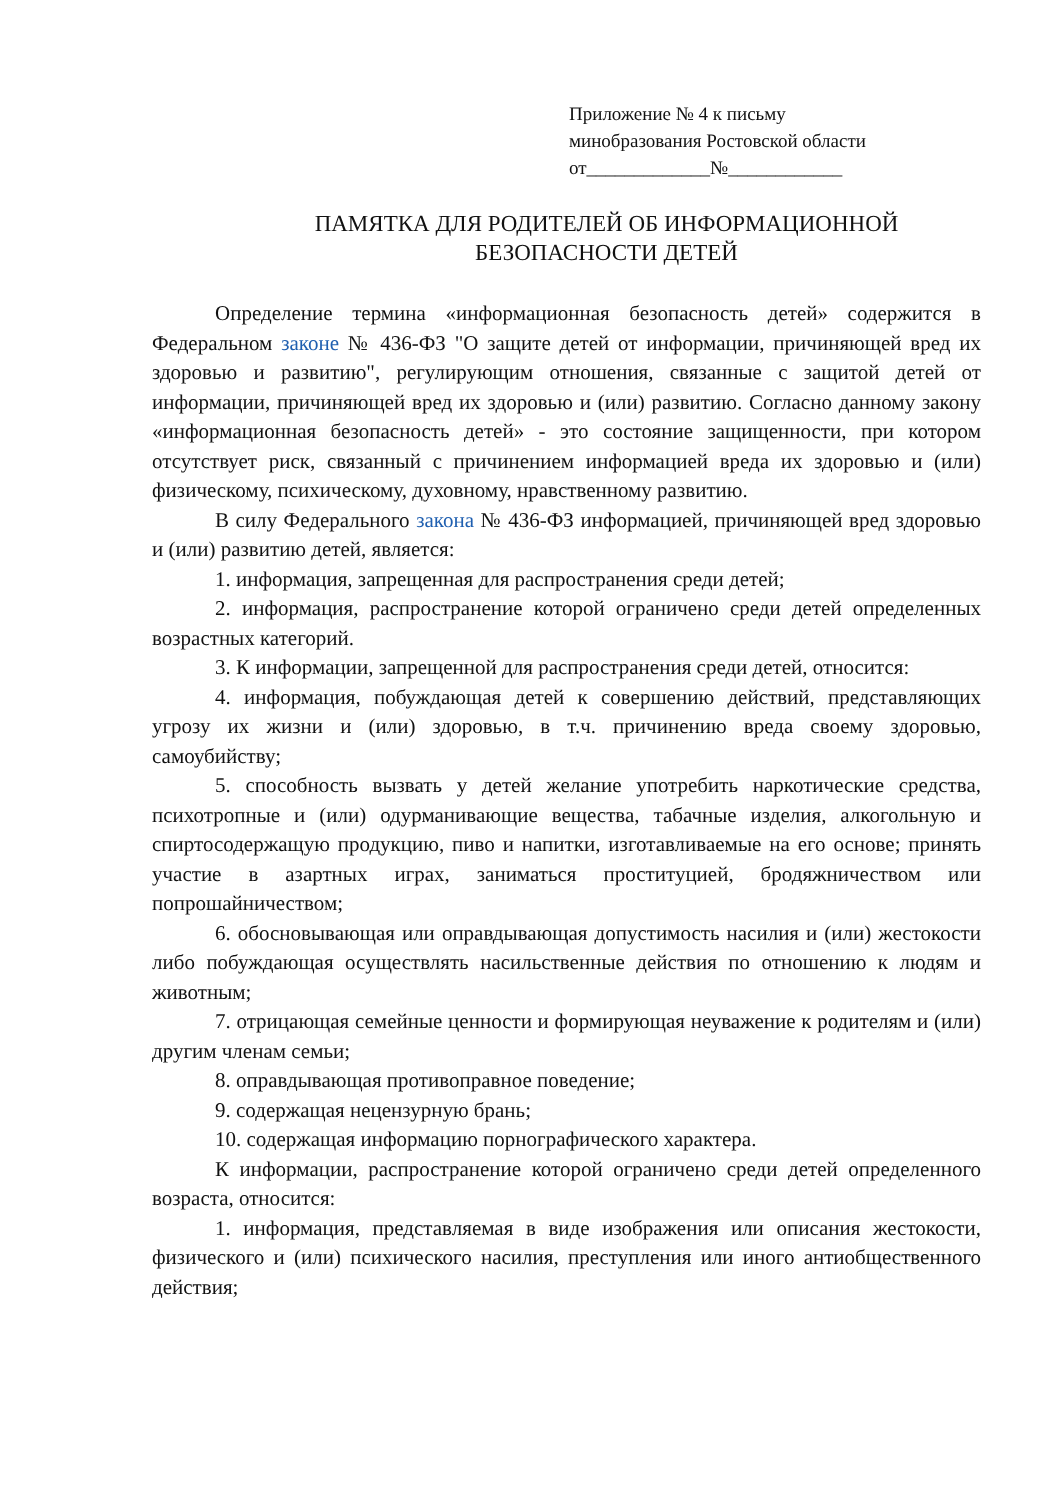Приложение № 4 к письму
минобразования Ростовской области
от_____________№____________
ПАМЯТКА ДЛЯ РОДИТЕЛЕЙ ОБ ИНФОРМАЦИОННОЙ
БЕЗОПАСНОСТИ ДЕТЕЙ
Определение термина «информационная безопасность детей» содержится в Федеральном законе № 436-ФЗ "О защите детей от информации, причиняющей вред их здоровью и развитию", регулирующим отношения, связанные с защитой детей от информации, причиняющей вред их здоровью и (или) развитию. Согласно данному закону «информационная безопасность детей» - это состояние защищенности, при котором отсутствует риск, связанный с причинением информацией вреда их здоровью и (или) физическому, психическому, духовному, нравственному развитию.
В силу Федерального закона № 436-ФЗ информацией, причиняющей вред здоровью и (или) развитию детей, является:
1. информация, запрещенная для распространения среди детей;
2. информация, распространение которой ограничено среди детей определенных возрастных категорий.
3. К информации, запрещенной для распространения среди детей, относится:
4. информация, побуждающая детей к совершению действий, представляющих угрозу их жизни и (или) здоровью, в т.ч. причинению вреда своему здоровью, самоубийству;
5. способность вызвать у детей желание употребить наркотические средства, психотропные и (или) одурманивающие вещества, табачные изделия, алкогольную и спиртосодержащую продукцию, пиво и напитки, изготавливаемые на его основе; принять участие в азартных играх, заниматься проституцией, бродяжничеством или попрошайничеством;
6. обосновывающая или оправдывающая допустимость насилия и (или) жестокости либо побуждающая осуществлять насильственные действия по отношению к людям и животным;
7. отрицающая семейные ценности и формирующая неуважение к родителям и (или) другим членам семьи;
8. оправдывающая противоправное поведение;
9. содержащая нецензурную брань;
10. содержащая информацию порнографического характера.
К информации, распространение которой ограничено среди детей определенного возраста, относится:
1. информация, представляемая в виде изображения или описания жестокости, физического и (или) психического насилия, преступления или иного антиобщественного действия;